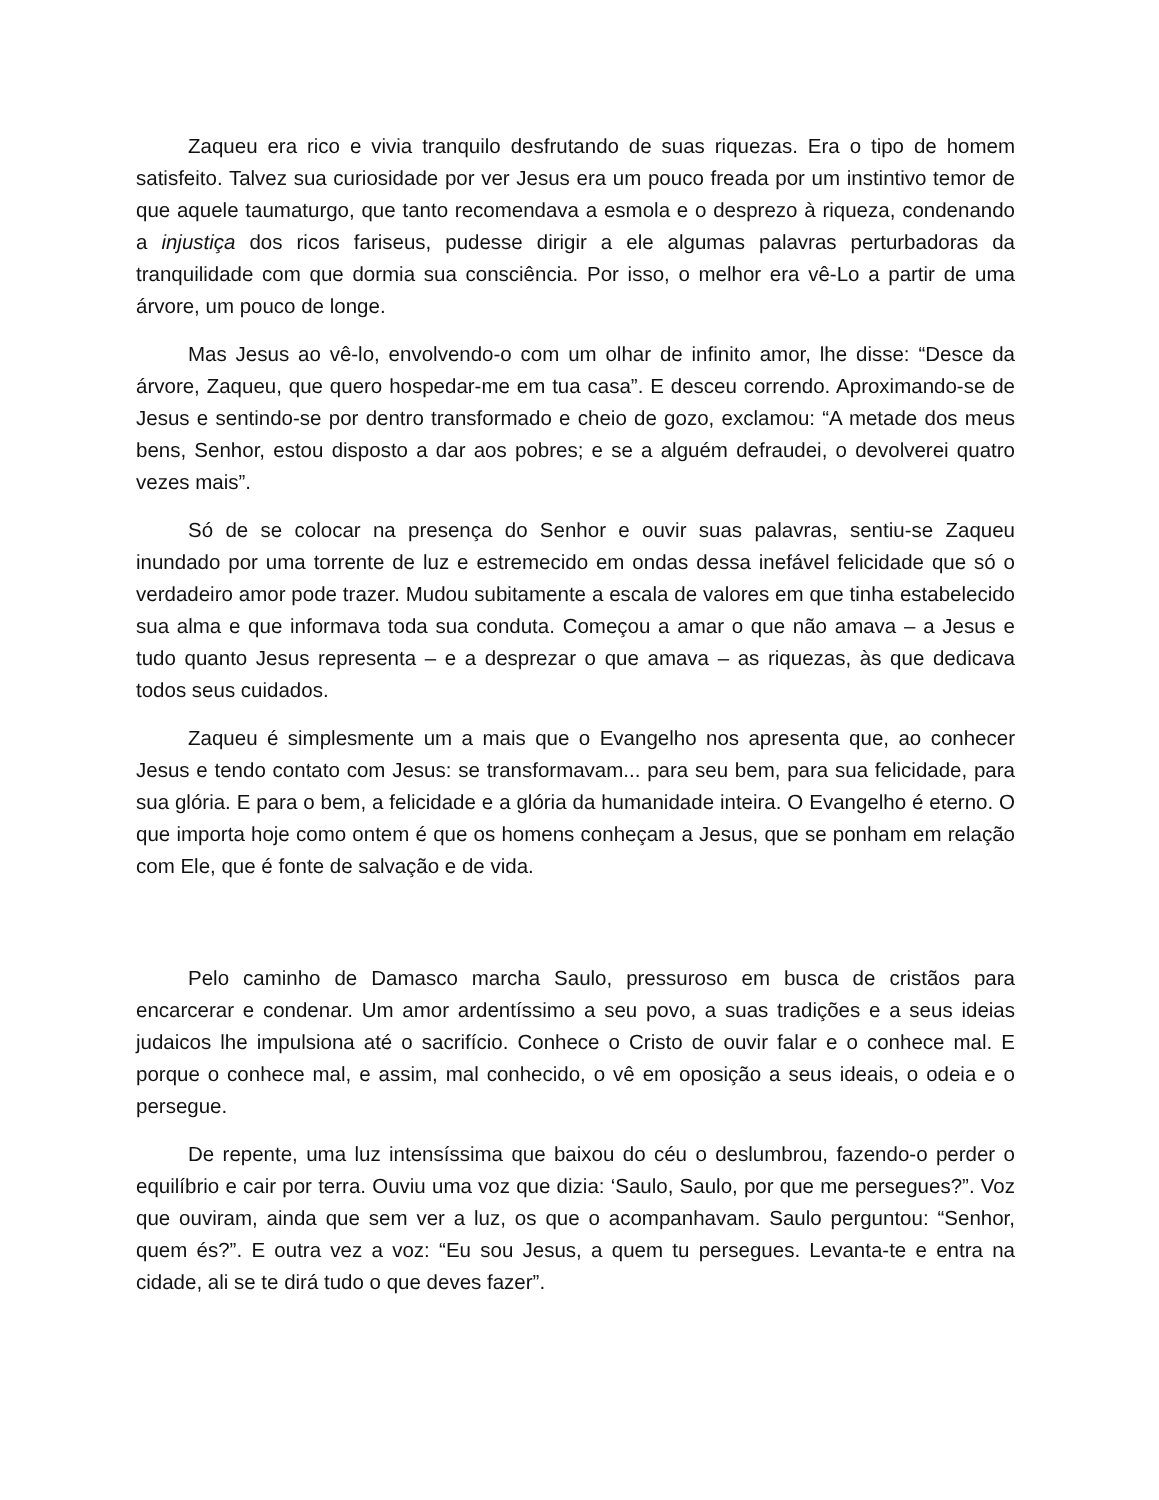Zaqueu era rico e vivia tranquilo desfrutando de suas riquezas. Era o tipo de homem satisfeito. Talvez sua curiosidade por ver Jesus era um pouco freada por um instintivo temor de que aquele taumaturgo, que tanto recomendava a esmola e o desprezo à riqueza, condenando a injustiça dos ricos fariseus, pudesse dirigir a ele algumas palavras perturbadoras da tranquilidade com que dormia sua consciência. Por isso, o melhor era vê-Lo a partir de uma árvore, um pouco de longe.
Mas Jesus ao vê-lo, envolvendo-o com um olhar de infinito amor, lhe disse: “Desce da árvore, Zaqueu, que quero hospedar-me em tua casa”. E desceu correndo. Aproximando-se de Jesus e sentindo-se por dentro transformado e cheio de gozo, exclamou: “A metade dos meus bens, Senhor, estou disposto a dar aos pobres; e se a alguém defraudei, o devolverei quatro vezes mais”.
Só de se colocar na presença do Senhor e ouvir suas palavras, sentiu-se Zaqueu inundado por uma torrente de luz e estremecido em ondas dessa inefável felicidade que só o verdadeiro amor pode trazer. Mudou subitamente a escala de valores em que tinha estabelecido sua alma e que informava toda sua conduta. Começou a amar o que não amava – a Jesus e tudo quanto Jesus representa – e a desprezar o que amava – as riquezas, às que dedicava todos seus cuidados.
Zaqueu é simplesmente um a mais que o Evangelho nos apresenta que, ao conhecer Jesus e tendo contato com Jesus: se transformavam... para seu bem, para sua felicidade, para sua glória. E para o bem, a felicidade e a glória da humanidade inteira. O Evangelho é eterno. O que importa hoje como ontem é que os homens conheçam a Jesus, que se ponham em relação com Ele, que é fonte de salvação e de vida.
Pelo caminho de Damasco marcha Saulo, pressuroso em busca de cristãos para encarcerar e condenar. Um amor ardentíssimo a seu povo, a suas tradições e a seus ideias judaicos lhe impulsiona até o sacrifício. Conhece o Cristo de ouvir falar e o conhece mal. E porque o conhece mal, e assim, mal conhecido, o vê em oposição a seus ideais, o odeia e o persegue.
De repente, uma luz intensíssima que baixou do céu o deslumbrou, fazendo-o perder o equilíbrio e cair por terra. Ouviu uma voz que dizia: ‘Saulo, Saulo, por que me persegues?”. Voz que ouviram, ainda que sem ver a luz, os que o acompanhavam. Saulo perguntou: “Senhor, quem és?”. E outra vez a voz: “Eu sou Jesus, a quem tu persegues. Levanta-te e entra na cidade, ali se te dirá tudo o que deves fazer”.